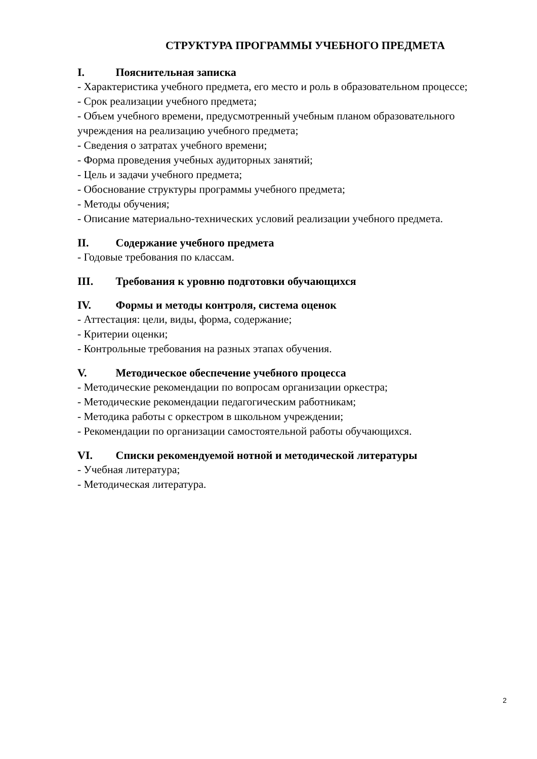СТРУКТУРА ПРОГРАММЫ УЧЕБНОГО ПРЕДМЕТА
I. Пояснительная записка
- Характеристика учебного предмета, его место и роль в образовательном процессе;
- Срок реализации учебного предмета;
- Объем учебного времени, предусмотренный учебным планом образовательного учреждения на реализацию учебного предмета;
- Сведения о затратах учебного времени;
- Форма проведения учебных аудиторных занятий;
- Цель и задачи учебного предмета;
- Обоснование структуры программы учебного предмета;
- Методы обучения;
- Описание материально-технических условий реализации учебного предмета.
II. Содержание учебного предмета
- Годовые требования по классам.
III. Требования к уровню подготовки обучающихся
IV. Формы и методы контроля, система оценок
- Аттестация: цели, виды, форма, содержание;
- Критерии оценки;
- Контрольные требования на разных этапах обучения.
V. Методическое обеспечение учебного процесса
- Методические рекомендации по вопросам организации оркестра;
- Методические рекомендации педагогическим работникам;
- Методика работы с оркестром в школьном учреждении;
- Рекомендации по организации самостоятельной работы обучающихся.
VI. Списки рекомендуемой нотной и методической литературы
- Учебная литература;
- Методическая литература.
2